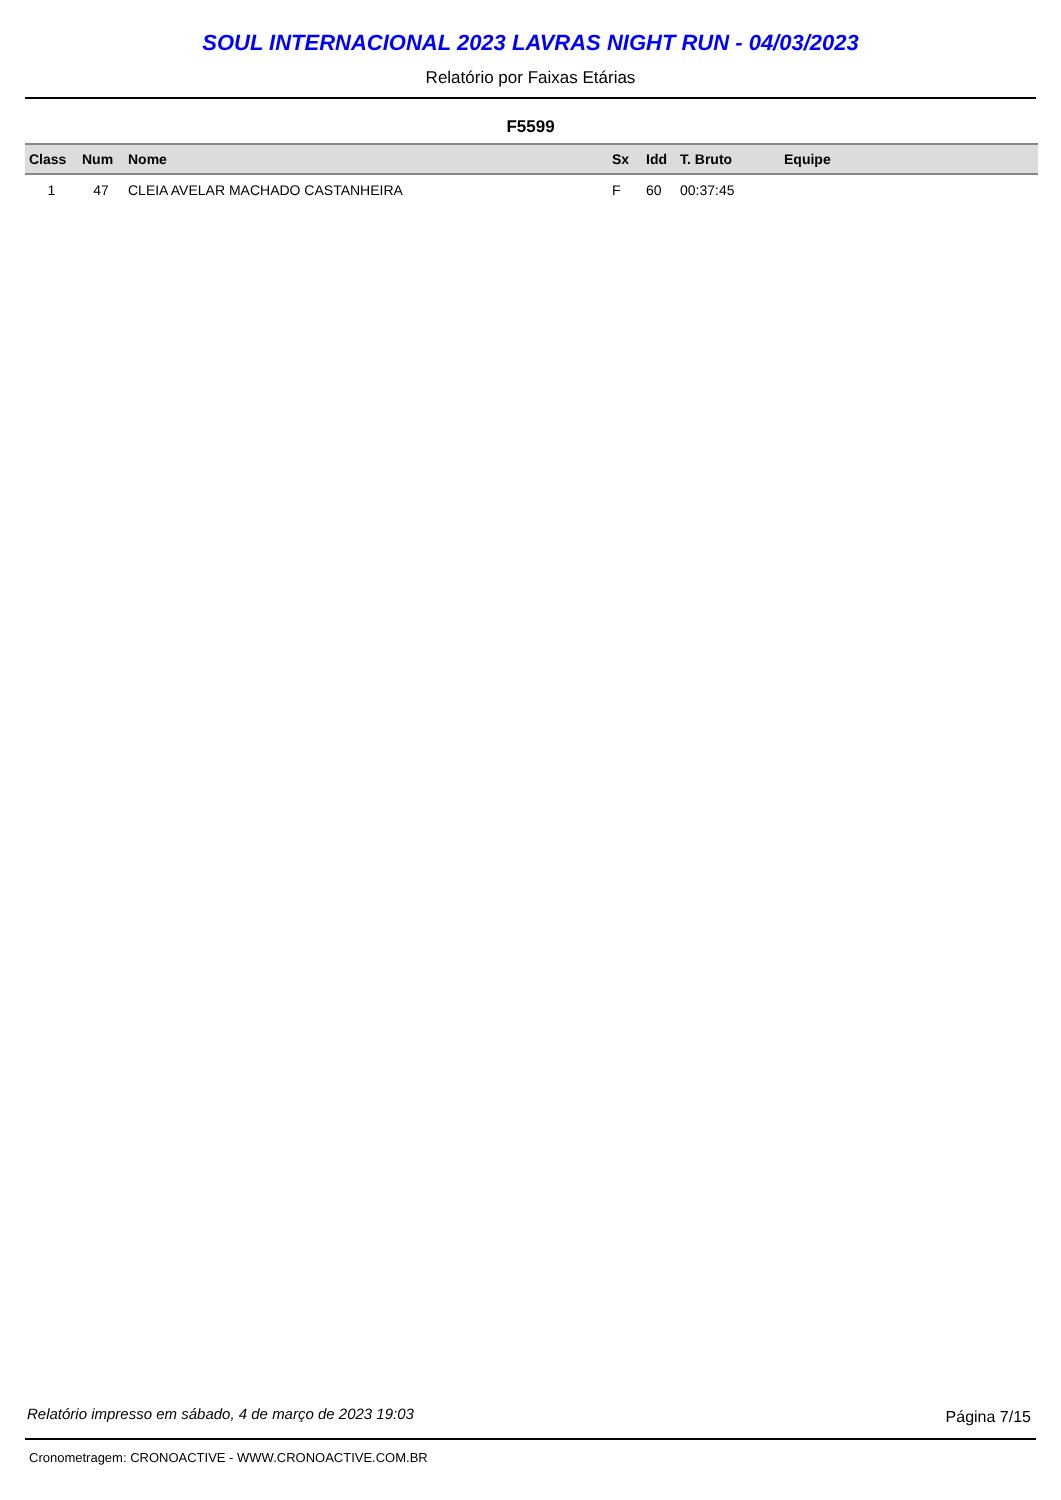SOUL INTERNACIONAL 2023 LAVRAS NIGHT RUN - 04/03/2023
Relatório por Faixas Etárias
F5599
| Class | Num | Nome | Sx | Idd | T. Bruto | Equipe |
| --- | --- | --- | --- | --- | --- | --- |
| 1 | 47 | CLEIA AVELAR MACHADO CASTANHEIRA | F | 60 | 00:37:45 | |
Relatório impresso em sábado, 4 de março de 2023 19:03
Página 7/15
Cronometragem: CRONOACTIVE - WWW.CRONOACTIVE.COM.BR